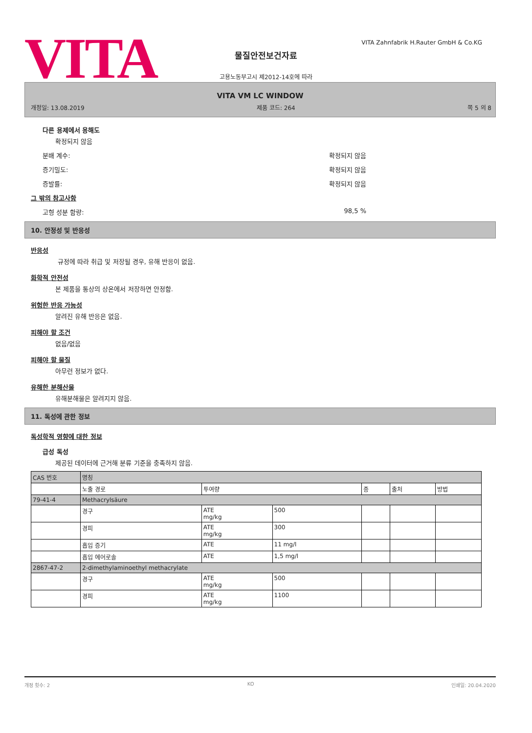VITA
VITA Zahnfabrik H.Rauter GmbH & Co.KG
물질안전보건자료
고용노동부고시 제2012-14호에 따라
VITA VM LC WINDOW
개정일: 13.08.2019 제품 코드: 264 쪽 5 의 8
다른 용제에서 용해도
확정되지 않음
분배 계수: 확정되지 않음
증기밀도: 확정되지 않음
증발률: 확정되지 않음
그 밖의 참고사항
고형 성분 함량: 98,5 %
10. 안정성 및 반응성
반응성
규정에 따라 취급 및 저장될 경우, 유해 반응이 없음.
화학적 안전성
본 제품을 통상의 상온에서 저장하면 안정함.
위험한 반응 가능성
알려진 유해 반응은 없음.
피해야 할 조건
없음/없음
피해야 할 물질
아무런 정보가 없다.
유해한 분해산물
유해분해물은 알려지지 않음.
11. 독성에 관한 정보
독성학적 영향에 대한 정보
급성 독성
제공된 데이터에 근거해 분류 기준을 충족하지 않음.
| CAS 번호 | 명칭 | | | | | |
| | 노출 경로 | 투여량 | | 종 | 출처 | 방법 |
| 79-41-4 | Methacrylsäure | | | | | |
| | 경구 | ATE mg/kg | 500 | | | |
| | 경피 | ATE mg/kg | 300 | | | |
| | 흡입 증기 | ATE | 11 mg/l | | | |
| | 흡입 에어로솔 | ATE | 1,5 mg/l | | | |
| 2867-47-2 | 2-dimethylaminoethyl methacrylate | | | | | |
| | 경구 | ATE mg/kg | 500 | | | |
| | 경피 | ATE mg/kg | 1100 | | | |
개정 횟수: 2 KO 인쇄일: 20.04.2020